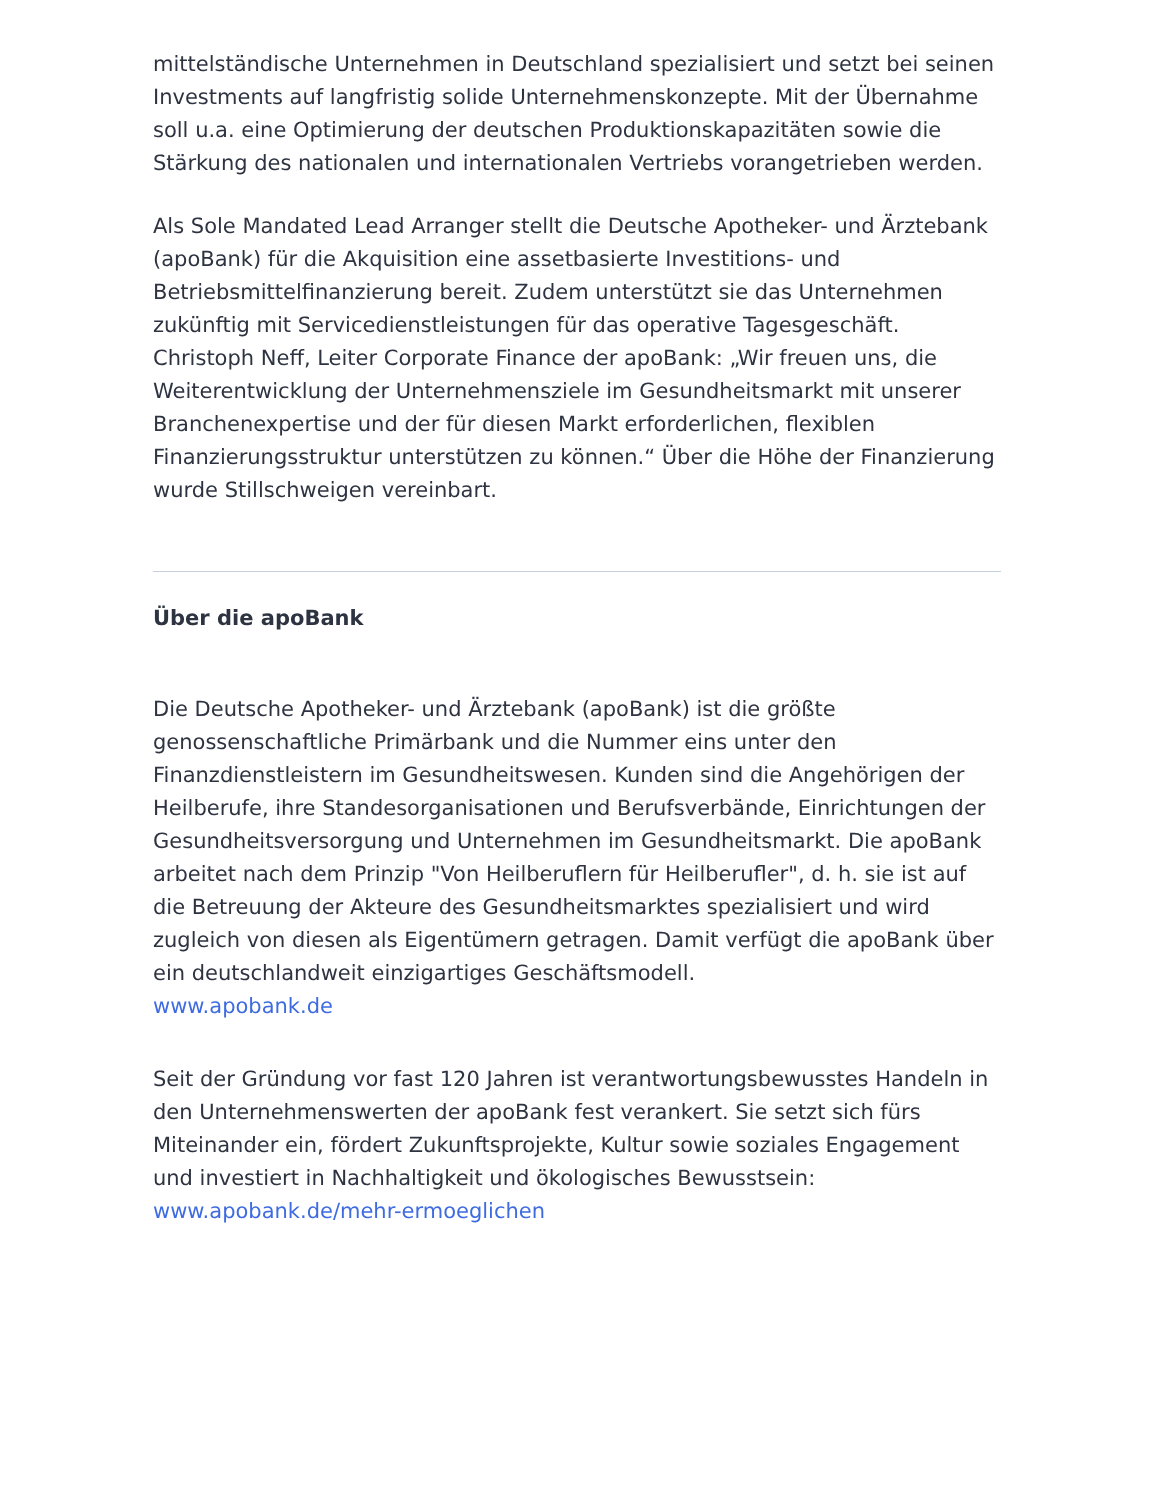mittelständische Unternehmen in Deutschland spezialisiert und setzt bei seinen Investments auf langfristig solide Unternehmenskonzepte. Mit der Übernahme soll u.a. eine Optimierung der deutschen Produktionskapazitäten sowie die Stärkung des nationalen und internationalen Vertriebs vorangetrieben werden.
Als Sole Mandated Lead Arranger stellt die Deutsche Apotheker- und Ärztebank (apoBank) für die Akquisition eine assetbasierte Investitions- und Betriebsmittelfinanzierung bereit. Zudem unterstützt sie das Unternehmen zukünftig mit Servicedienstleistungen für das operative Tagesgeschäft. Christoph Neff, Leiter Corporate Finance der apoBank: „Wir freuen uns, die Weiterentwicklung der Unternehmensziele im Gesundheitsmarkt mit unserer Branchenexpertise und der für diesen Markt erforderlichen, flexiblen Finanzierungsstruktur unterstützen zu können.“ Über die Höhe der Finanzierung wurde Stillschweigen vereinbart.
Über die apoBank
Die Deutsche Apotheker- und Ärztebank (apoBank) ist die größte genossenschaftliche Primärbank und die Nummer eins unter den Finanzdienstleistern im Gesundheitswesen. Kunden sind die Angehörigen der Heilberufe, ihre Standesorganisationen und Berufsverbände, Einrichtungen der Gesundheitsversorgung und Unternehmen im Gesundheitsmarkt. Die apoBank arbeitet nach dem Prinzip "Von Heilberuflern für Heilberufler", d. h. sie ist auf die Betreuung der Akteure des Gesundheitsmarktes spezialisiert und wird zugleich von diesen als Eigentümern getragen. Damit verfügt die apoBank über ein deutschlandweit einzigartiges Geschäftsmodell.
www.apobank.de
Seit der Gründung vor fast 120 Jahren ist verantwortungsbewusstes Handeln in den Unternehmenswerten der apoBank fest verankert. Sie setzt sich fürs Miteinander ein, fördert Zukunftsprojekte, Kultur sowie soziales Engagement und investiert in Nachhaltigkeit und ökologisches Bewusstsein:
www.apobank.de/mehr-ermoeglichen